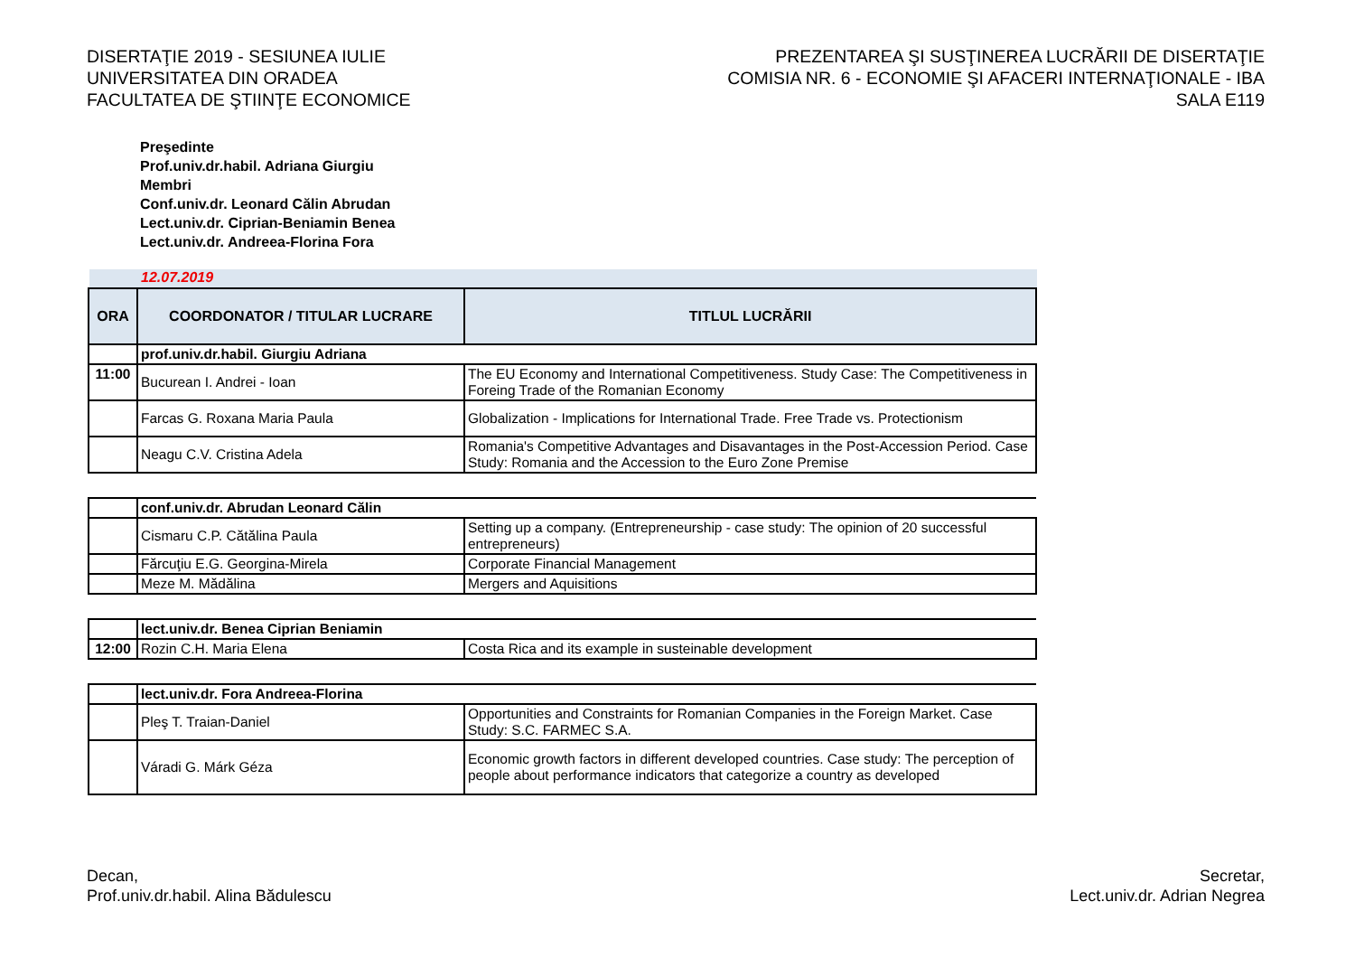DISERTAŢIE 2019 - SESIUNEA IULIE
UNIVERSITATEA DIN ORADEA
FACULTATEA DE ŞTIINŢE ECONOMICE
PREZENTAREA ŞI SUSŢINEREA LUCRĂRII DE DISERTAŢIE
COMISIA NR. 6 - ECONOMIE ŞI AFACERI INTERNAŢIONALE - IBA
SALA E119
Preşedinte
Prof.univ.dr.habil. Adriana Giurgiu
Membri
Conf.univ.dr. Leonard Călin Abrudan
Lect.univ.dr. Ciprian-Beniamin Benea
Lect.univ.dr. Andreea-Florina Fora
12.07.2019
| ORA | COORDONATOR / TITULAR LUCRARE | TITLUL LUCRĂRII |
| --- | --- | --- |
| | prof.univ.dr.habil. Giurgiu Adriana | |
| 11:00 | Bucurean I. Andrei - Ioan | The EU Economy and International Competitiveness. Study Case: The Competitiveness in Foreing Trade of the Romanian Economy |
| | Farcas G. Roxana Maria Paula | Globalization - Implications for International Trade. Free Trade vs. Protectionism |
| | Neagu C.V. Cristina Adela | Romania's Competitive Advantages and Disavantages in the Post-Accession Period. Case Study: Romania and the Accession to the Euro Zone Premise |
| | conf.univ.dr. Abrudan Leonard Călin | |
| | Cismaru C.P. Cătălina Paula | Setting up a company. (Entrepreneurship - case study: The opinion of 20 successful entrepreneurs) |
| | Fărcuţiu E.G. Georgina-Mirela | Corporate Financial Management |
| | Meze M. Mădălina | Mergers and Aquisitions |
| | lect.univ.dr. Benea Ciprian Beniamin | |
| 12:00 | Rozin C.H. Maria Elena | Costa Rica and its example in susteinable development |
| | lect.univ.dr. Fora Andreea-Florina | |
| | Pleş T. Traian-Daniel | Opportunities and Constraints for Romanian Companies in the Foreign Market. Case Study: S.C. FARMEC S.A. |
| | Váradi G. Márk Géza | Economic growth factors in different developed countries. Case study: The perception of people about performance indicators that categorize a country as developed |
Decan,
Prof.univ.dr.habil. Alina Bădulescu
Secretar,
Lect.univ.dr. Adrian Negrea